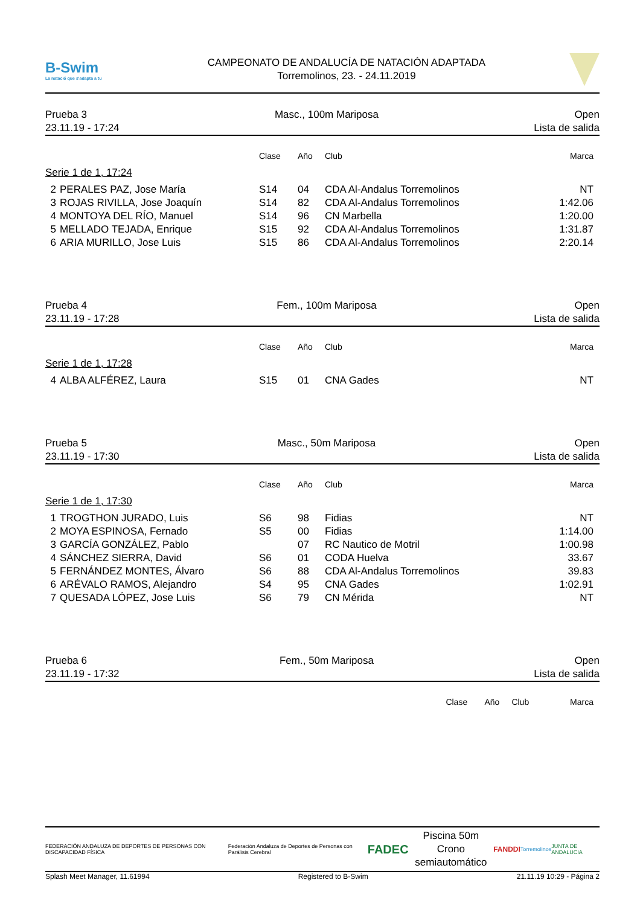B-Swim
La natació que s'adapta a tu
CAMPEONATO DE ANDALUCÍA DE NATACIÓN ADAPTADA
Torremolinos, 23. - 24.11.2019
Prueba 3
23.11.19 - 17:24
Masc., 100m Mariposa Open
Lista de salida
| | | Clase | Año | Club | Marca |
| --- | --- | --- | --- | --- | --- |
| Serie 1 de 1, 17:24 | | | | | |
| 2 | PERALES PAZ, Jose María | S14 | 04 | CDA Al-Andalus Torremolinos | NT |
| 3 | ROJAS RIVILLA, Jose Joaquín | S14 | 82 | CDA Al-Andalus Torremolinos | 1:42.06 |
| 4 | MONTOYA DEL RÍO, Manuel | S14 | 96 | CN Marbella | 1:20.00 |
| 5 | MELLADO TEJADA, Enrique | S15 | 92 | CDA Al-Andalus Torremolinos | 1:31.87 |
| 6 | ARIA MURILLO, Jose Luis | S15 | 86 | CDA Al-Andalus Torremolinos | 2:20.14 |
Prueba 4
23.11.19 - 17:28
Fem., 100m Mariposa Open
Lista de salida
| | | Clase | Año | Club | Marca |
| --- | --- | --- | --- | --- | --- |
| Serie 1 de 1, 17:28 | | | | | |
| 4 | ALBA ALFÉREZ, Laura | S15 | 01 | CNA Gades | NT |
Prueba 5
23.11.19 - 17:30
Masc., 50m Mariposa Open
Lista de salida
| | | Clase | Año | Club | Marca |
| --- | --- | --- | --- | --- | --- |
| Serie 1 de 1, 17:30 | | | | | |
| 1 | TROGTHON JURADO, Luis | S6 | 98 | Fidias | NT |
| 2 | MOYA ESPINOSA, Fernado | S5 | 00 | Fidias | 1:14.00 |
| 3 | GARCÍA GONZÁLEZ, Pablo | | 07 | RC Nautico de Motril | 1:00.98 |
| 4 | SÁNCHEZ SIERRA, David | S6 | 01 | CODA Huelva | 33.67 |
| 5 | FERNÁNDEZ MONTES, Álvaro | S6 | 88 | CDA Al-Andalus Torremolinos | 39.83 |
| 6 | ARÉVALO RAMOS, Alejandro | S4 | 95 | CNA Gades | 1:02.91 |
| 7 | QUESADA LÓPEZ, Jose Luis | S6 | 79 | CN Mérida | NT |
Prueba 6
23.11.19 - 17:32
Fem., 50m Mariposa Open
Lista de salida
| | Clase | Año | Club | Marca |
| --- | --- | --- | --- | --- |
FEDERACIÓN ANDALUZA DE DEPORTES DE PERSONAS CON DISCAPACIDAD FÍSICA
Federación Andaluza de Deportes de Personas con Parálisis Cerebral
FADEC
Piscina 50m
Crono semiautomático
FANDDI
Torremolinos JUNTA DE ANDALUCIA
Splash Meet Manager, 11.61994 Registered to B-Swim 21.11.19 10:29 - Página 2